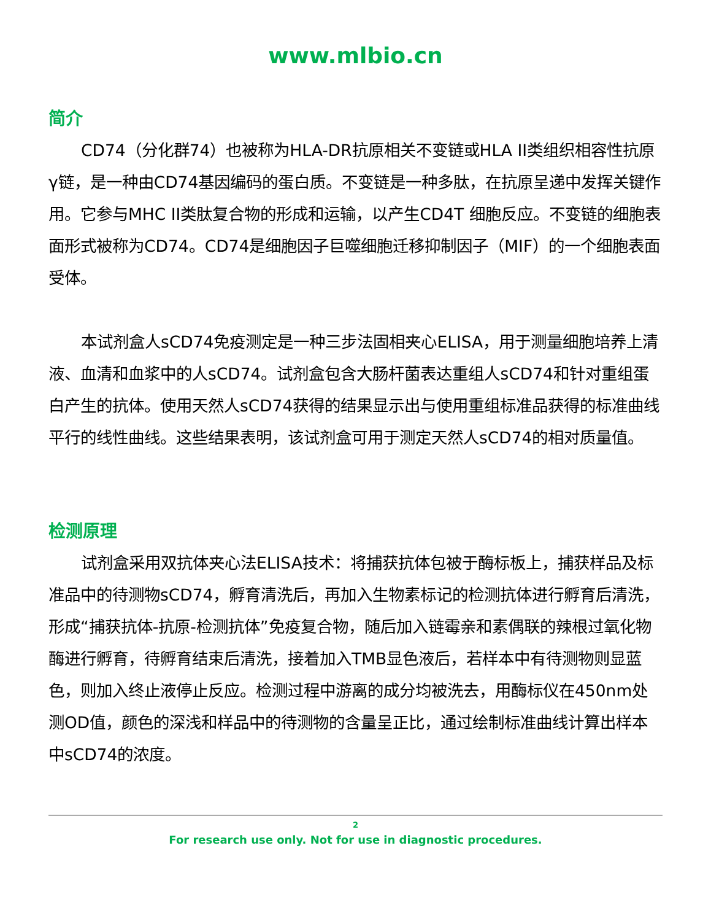www.mlbio.cn
简介
CD74（分化群74）也被称为HLA-DR抗原相关不变链或HLA II类组织相容性抗原γ链，是一种由CD74基因编码的蛋白质。不变链是一种多肽，在抗原呈递中发挥关键作用。它参与MHC II类肽复合物的形成和运输，以产生CD4T 细胞反应。不变链的细胞表面形式被称为CD74。CD74是细胞因子巨噬细胞迁移抑制因子（MIF）的一个细胞表面受体。
本试剂盒人sCD74免疫测定是一种三步法固相夹心ELISA，用于测量细胞培养上清液、血清和血浆中的人sCD74。试剂盒包含大肠杆菌表达重组人sCD74和针对重组蛋白产生的抗体。使用天然人sCD74获得的结果显示出与使用重组标准品获得的标准曲线平行的线性曲线。这些结果表明，该试剂盒可用于测定天然人sCD74的相对质量值。
检测原理
试剂盒采用双抗体夹心法ELISA技术：将捕获抗体包被于酶标板上，捕获样品及标准品中的待测物sCD74，孵育清洗后，再加入生物素标记的检测抗体进行孵育后清洗，形成“捕获抗体-抗原-检测抗体”免疫复合物，随后加入链霉亲和素偶联的辣根过氧化物酶进行孵育，待孵育结束后清洗，接着加入TMB显色液后，若样本中有待测物则显蓝色，则加入终止液停止反应。检测过程中游离的成分均被洗去，用酶标仪在450nm处测OD值，颜色的深浅和样品中的待测物的含量呈正比，通过绘制标准曲线计算出样本中sCD74的浓度。
2
For research use only. Not for use in diagnostic procedures.